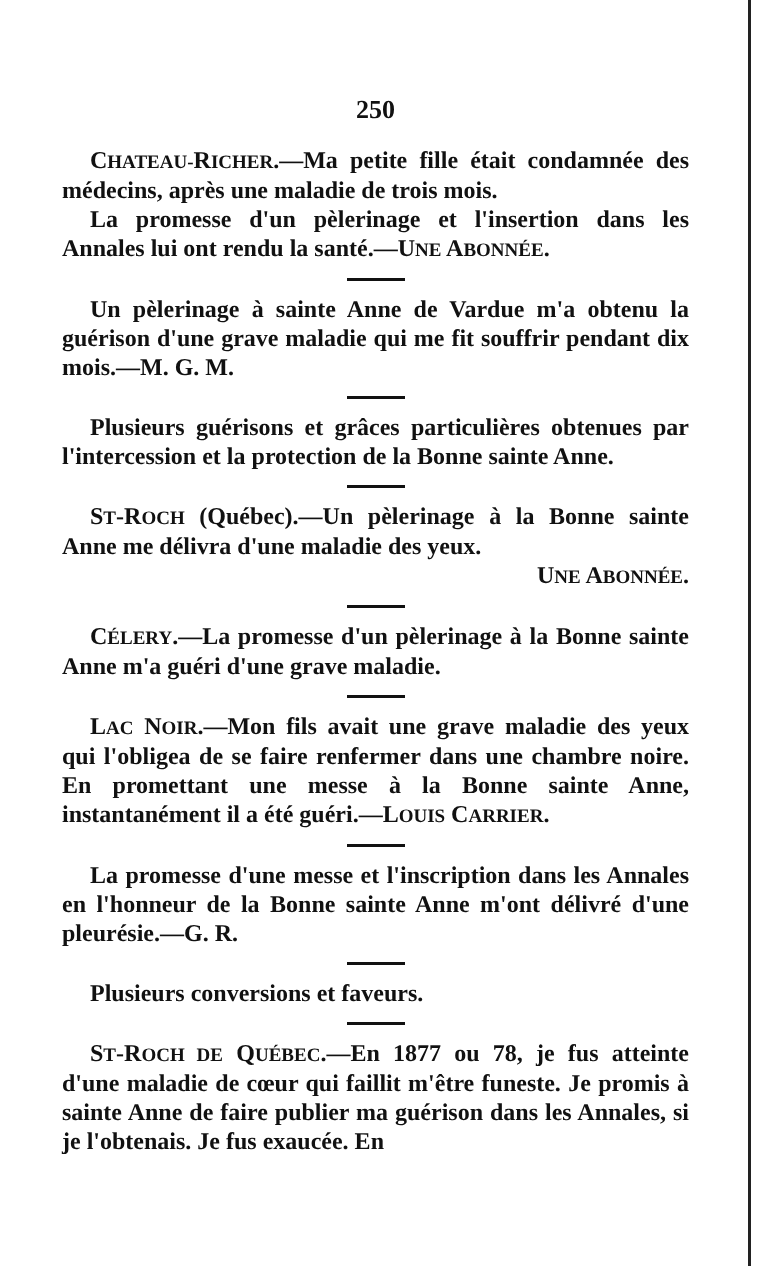250
CHATEAU-RICHER.—Ma petite fille était condamnée des médecins, après une maladie de trois mois.
La promesse d'un pèlerinage et l'insertion dans les Annales lui ont rendu la santé.—UNE ABONNÉE.
Un pèlerinage à sainte Anne de Vardue m'a obtenu la guérison d'une grave maladie qui me fit souffrir pendant dix mois.—M. G. M.
Plusieurs guérisons et grâces particulières obtenues par l'intercession et la protection de la Bonne sainte Anne.
ST-ROCH (Québec).—Un pèlerinage à la Bonne sainte Anne me délivra d'une maladie des yeux.
UNE ABONNÉE.
CÉLERY.—La promesse d'un pèlerinage à la Bonne sainte Anne m'a guéri d'une grave maladie.
LAC NOIR.—Mon fils avait une grave maladie des yeux qui l'obligea de se faire renfermer dans une chambre noire. En promettant une messe à la Bonne sainte Anne, instantanément il a été guéri.—LOUIS CARRIER.
La promesse d'une messe et l'inscription dans les Annales en l'honneur de la Bonne sainte Anne m'ont délivré d'une pleurésie.—G. R.
Plusieurs conversions et faveurs.
ST-ROCH DE QUÉBEC.—En 1877 ou 78, je fus atteinte d'une maladie de cœur qui faillit m'être funeste. Je promis à sainte Anne de faire publier ma guérison dans les Annales, si je l'obtenais. Je fus exaucée. En